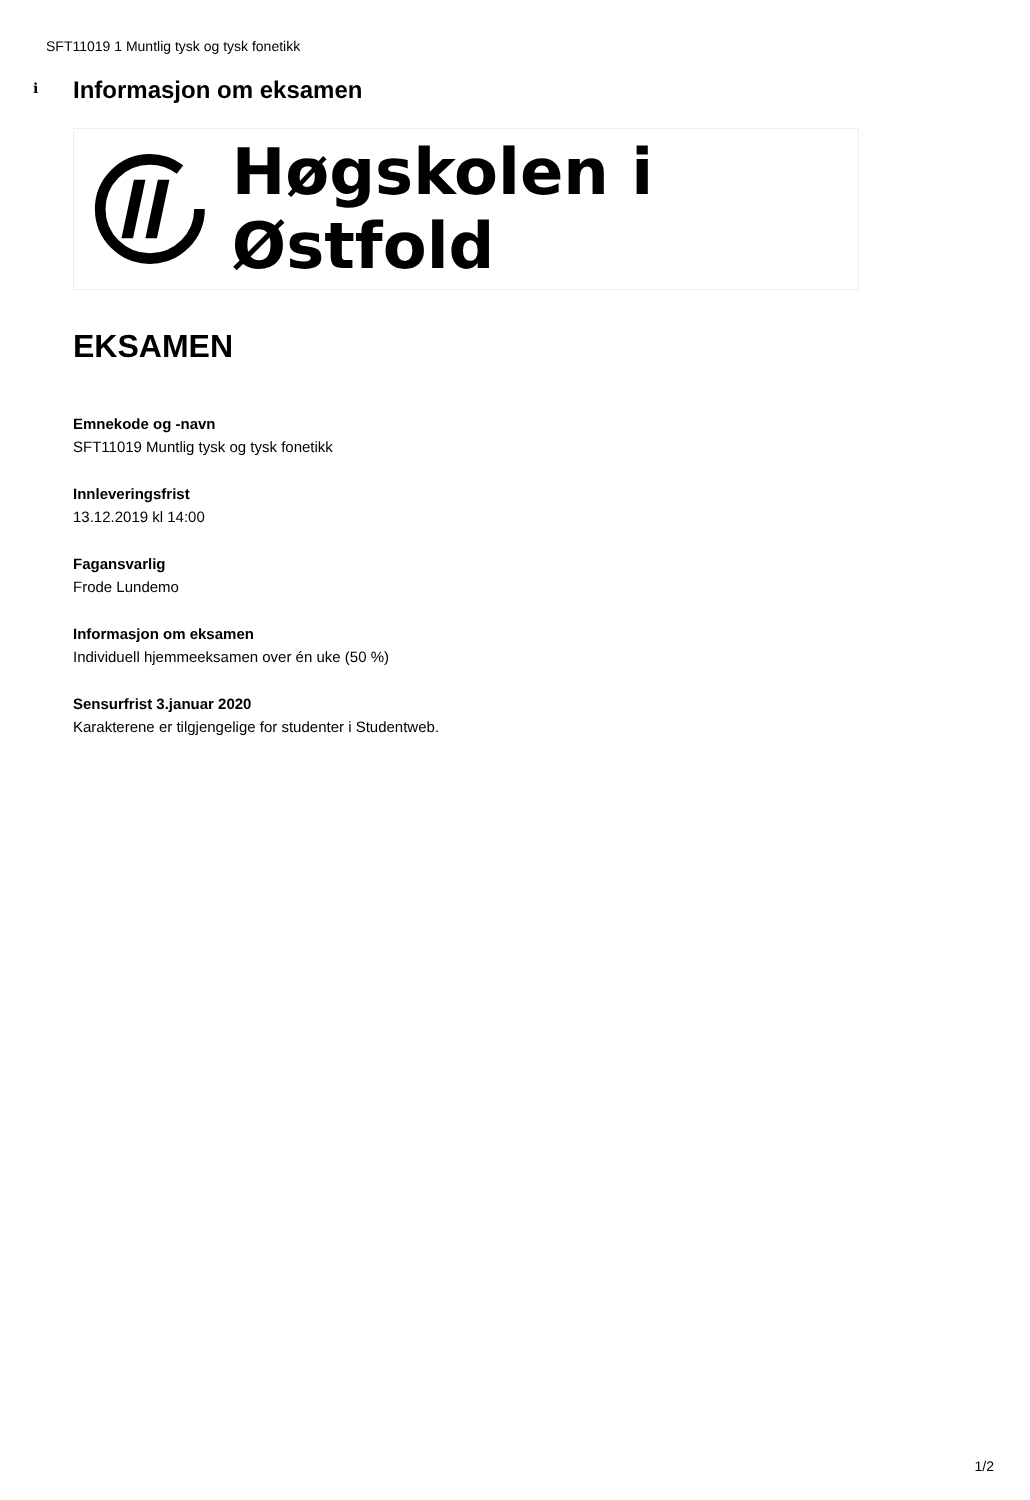SFT11019 1 Muntlig tysk og tysk fonetikk
i
Informasjon om eksamen
Høgskolen i Østfold
EKSAMEN
Emnekode og -navn
SFT11019 Muntlig tysk og tysk fonetikk
Innleveringsfrist
13.12.2019 kl 14:00
Fagansvarlig
Frode Lundemo
Informasjon om eksamen
Individuell hjemmeeksamen over én uke (50 %)
Sensurfrist 3.januar 2020
Karakterene er tilgjengelige for studenter i Studentweb.
1/2